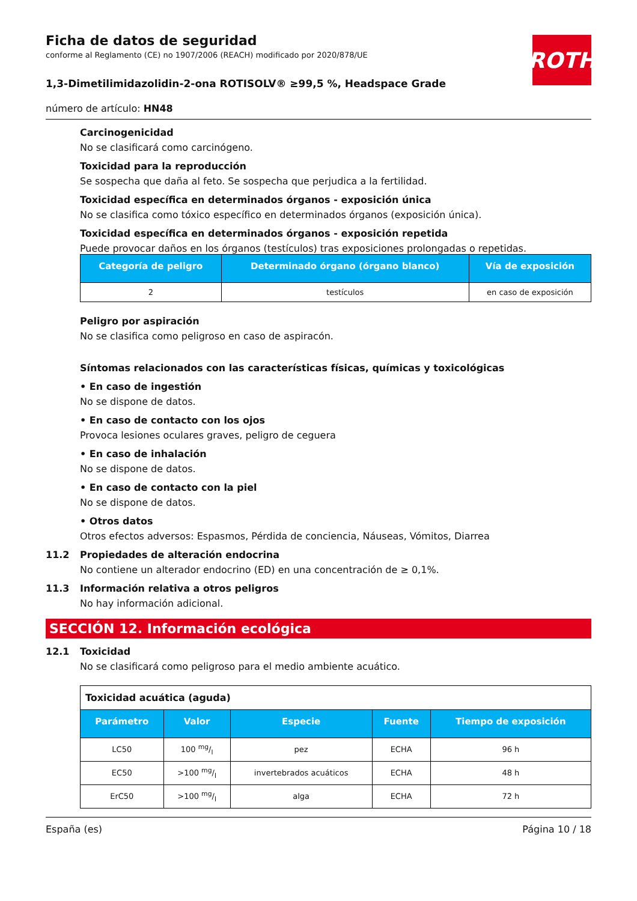ROTH
Ficha de datos de seguridad
conforme al Reglamento (CE) no 1907/2006 (REACH) modificado por 2020/878/UE
1,3-Dimetilimidazolidin-2-ona ROTISOLV® ≥99,5 %, Headspace Grade
número de artículo: HN48
Carcinogenicidad
No se clasificará como carcinógeno.
Toxicidad para la reproducción
Se sospecha que daña al feto. Se sospecha que perjudica a la fertilidad.
Toxicidad específica en determinados órganos - exposición única
No se clasifica como tóxico específico en determinados órganos (exposición única).
Toxicidad específica en determinados órganos - exposición repetida
Puede provocar daños en los órganos (testículos) tras exposiciones prolongadas o repetidas.
| Categoría de peligro | Determinado órgano (órgano blanco) | Vía de exposición |
| --- | --- | --- |
| 2 | testículos | en caso de exposición |
Peligro por aspiración
No se clasifica como peligroso en caso de aspiracón.
Síntomas relacionados con las características físicas, químicas y toxicológicas
• En caso de ingestión
No se dispone de datos.
• En caso de contacto con los ojos
Provoca lesiones oculares graves, peligro de ceguera
• En caso de inhalación
No se dispone de datos.
• En caso de contacto con la piel
No se dispone de datos.
• Otros datos
Otros efectos adversos: Espasmos, Pérdida de conciencia, Náuseas, Vómitos, Diarrea
11.2 Propiedades de alteración endocrina
No contiene un alterador endocrino (ED) en una concentración de ≥ 0,1%.
11.3 Información relativa a otros peligros
No hay información adicional.
SECCIÓN 12. Información ecológica
12.1 Toxicidad
No se clasificará como peligroso para el medio ambiente acuático.
| Toxicidad acuática (aguda) | | | | |
| Parámetro | Valor | Especie | Fuente | Tiempo de exposición |
| LC50 | 100 mg/l | pez | ECHA | 96 h |
| EC50 | >100 mg/l | invertebrados acuáticos | ECHA | 48 h |
| ErC50 | >100 mg/l | alga | ECHA | 72 h |
España (es) Página 10 / 18